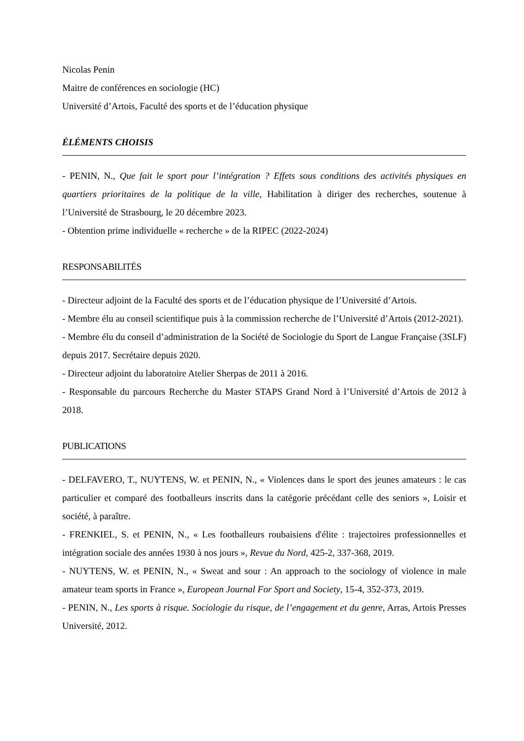Nicolas Penin
Maitre de conférences en sociologie (HC)
Université d’Artois, Faculté des sports et de l’éducation physique
ÉLÉMENTS CHOISIS
- PENIN, N., Que fait le sport pour l’intégration ? Effets sous conditions des activités physiques en quartiers prioritaires de la politique de la ville, Habilitation à diriger des recherches, soutenue à l’Université de Strasbourg, le 20 décembre 2023.
- Obtention prime individuelle « recherche » de la RIPEC (2022-2024)
RESPONSABILITÉS
- Directeur adjoint de la Faculté des sports et de l’éducation physique de l’Université d’Artois.
- Membre élu au conseil scientifique puis à la commission recherche de l’Université d’Artois (2012-2021).
- Membre élu du conseil d’administration de la Société de Sociologie du Sport de Langue Française (3SLF) depuis 2017. Secrétaire depuis 2020.
- Directeur adjoint du laboratoire Atelier Sherpas de 2011 à 2016.
- Responsable du parcours Recherche du Master STAPS Grand Nord à l’Université d’Artois de 2012 à 2018.
PUBLICATIONS
- DELFAVERO, T., NUYTENS, W. et PENIN, N., « Violences dans le sport des jeunes amateurs : le cas particulier et comparé des footballeurs inscrits dans la catégorie précédant celle des seniors », Loisir et société, à paraître.
- FRENKIEL, S. et PENIN, N., « Les footballeurs roubaisiens d'élite : trajectoires professionnelles et intégration sociale des années 1930 à nos jours », Revue du Nord, 425-2, 337-368, 2019.
- NUYTENS, W. et PENIN, N., « Sweat and sour : An approach to the sociology of violence in male amateur team sports in France », European Journal For Sport and Society, 15-4, 352-373, 2019.
- PENIN, N., Les sports à risque. Sociologie du risque, de l’engagement et du genre, Arras, Artois Presses Université, 2012.